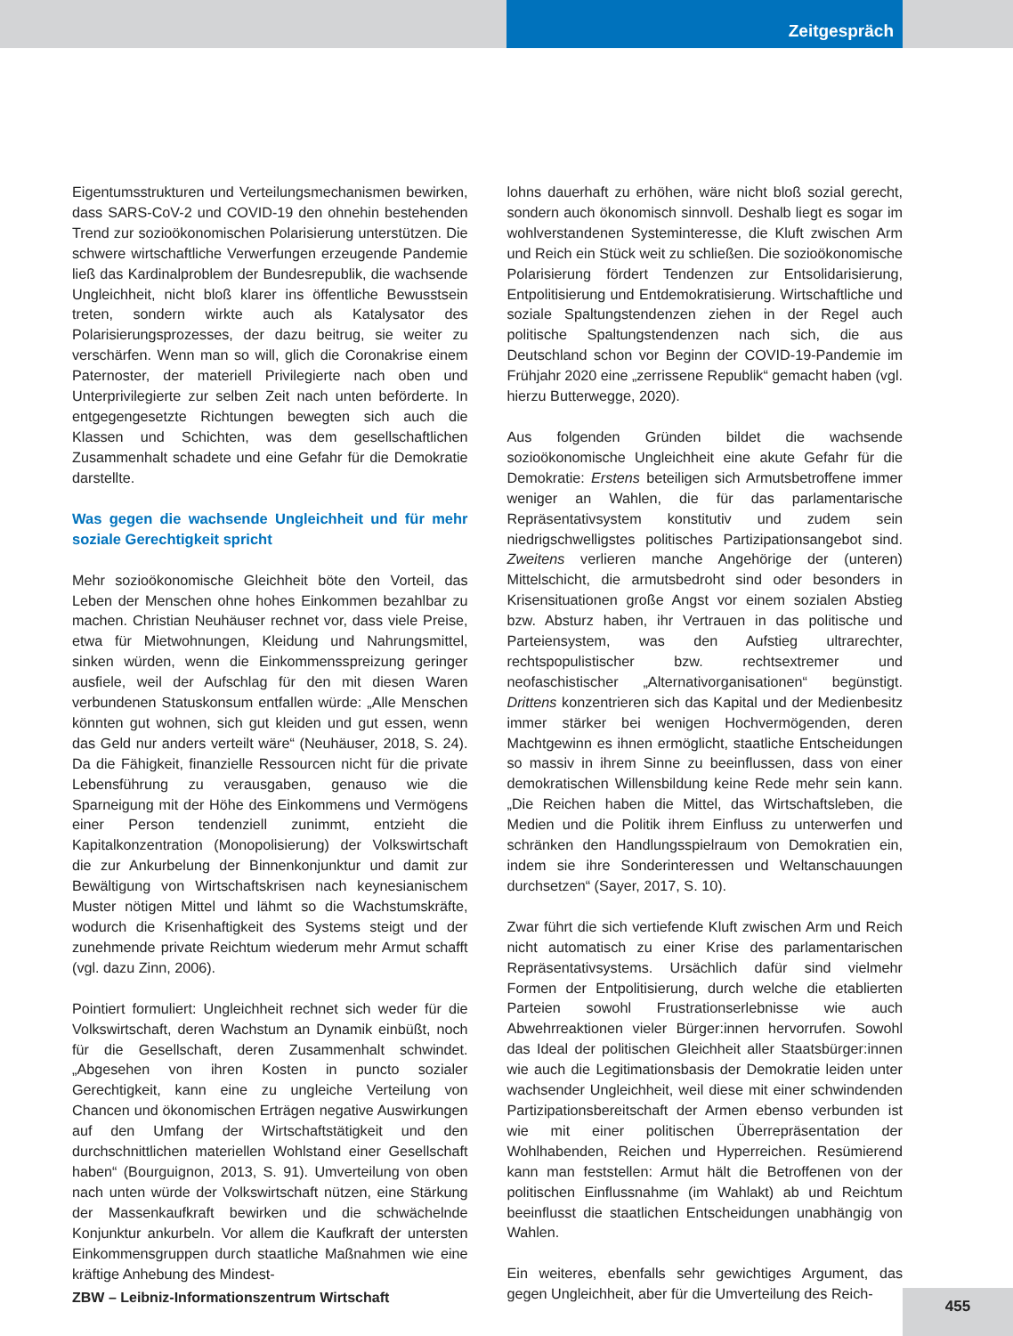Zeitgespräch
Eigentumsstrukturen und Verteilungsmechanismen bewirken, dass SARS-CoV-2 und COVID-19 den ohnehin bestehenden Trend zur sozioökonomischen Polarisierung unterstützen. Die schwere wirtschaftliche Verwerfungen erzeugende Pandemie ließ das Kardinalproblem der Bundesrepublik, die wachsende Ungleichheit, nicht bloß klarer ins öffentliche Bewusstsein treten, sondern wirkte auch als Katalysator des Polarisierungsprozesses, der dazu beitrug, sie weiter zu verschärfen. Wenn man so will, glich die Coronakrise einem Paternoster, der materiell Privilegierte nach oben und Unterprivilegierte zur selben Zeit nach unten beförderte. In entgegengesetzte Richtungen bewegten sich auch die Klassen und Schichten, was dem gesellschaftlichen Zusammenhalt schadete und eine Gefahr für die Demokratie darstellte.
Was gegen die wachsende Ungleichheit und für mehr soziale Gerechtigkeit spricht
Mehr sozioökonomische Gleichheit böte den Vorteil, das Leben der Menschen ohne hohes Einkommen bezahlbar zu machen. Christian Neuhäuser rechnet vor, dass viele Preise, etwa für Mietwohnungen, Kleidung und Nahrungsmittel, sinken würden, wenn die Einkommensspreizung geringer ausfiele, weil der Aufschlag für den mit diesen Waren verbundenen Statuskonsum entfallen würde: „Alle Menschen könnten gut wohnen, sich gut kleiden und gut essen, wenn das Geld nur anders verteilt wäre“ (Neuhäuser, 2018, S. 24). Da die Fähigkeit, finanzielle Ressourcen nicht für die private Lebensführung zu verausgaben, genauso wie die Sparneigung mit der Höhe des Einkommens und Vermögens einer Person tendenziell zunimmt, entzieht die Kapitalkonzentration (Monopolisierung) der Volkswirtschaft die zur Ankurbelung der Binnenkonjunktur und damit zur Bewältigung von Wirtschaftskrisen nach keynesianischem Muster nötigen Mittel und lähmt so die Wachstumskräfte, wodurch die Krisenhaftigkeit des Systems steigt und der zunehmende private Reichtum wiederum mehr Armut schafft (vgl. dazu Zinn, 2006).
Pointiert formuliert: Ungleichheit rechnet sich weder für die Volkswirtschaft, deren Wachstum an Dynamik einbüßt, noch für die Gesellschaft, deren Zusammenhalt schwindet. „Abgesehen von ihren Kosten in puncto sozialer Gerechtigkeit, kann eine zu ungleiche Verteilung von Chancen und ökonomischen Erträgen negative Auswirkungen auf den Umfang der Wirtschaftstätigkeit und den durchschnittlichen materiellen Wohlstand einer Gesellschaft haben“ (Bourguignon, 2013, S. 91). Umverteilung von oben nach unten würde der Volkswirtschaft nützen, eine Stärkung der Massenkaufkraft bewirken und die schwächelnde Konjunktur ankurbeln. Vor allem die Kaufkraft der untersten Einkommensgruppen durch staatliche Maßnahmen wie eine kräftige Anhebung des Mindest-
lohns dauerhaft zu erhöhen, wäre nicht bloß sozial gerecht, sondern auch ökonomisch sinnvoll. Deshalb liegt es sogar im wohlverstandenen Systeminteresse, die Kluft zwischen Arm und Reich ein Stück weit zu schließen. Die sozioökonomische Polarisierung fördert Tendenzen zur Entsolidarisierung, Entpolitisierung und Entdemokratisierung. Wirtschaftliche und soziale Spaltungstendenzen ziehen in der Regel auch politische Spaltungstendenzen nach sich, die aus Deutschland schon vor Beginn der COVID-19-Pandemie im Frühjahr 2020 eine „zerrissene Republik“ gemacht haben (vgl. hierzu Butterwegge, 2020).
Aus folgenden Gründen bildet die wachsende sozioökonomische Ungleichheit eine akute Gefahr für die Demokratie: Erstens beteiligen sich Armutsbetroffene immer weniger an Wahlen, die für das parlamentarische Repräsentativsystem konstitutiv und zudem sein niedrigschwelligstes politisches Partizipationsangebot sind. Zweitens verlieren manche Angehörige der (unteren) Mittelschicht, die armutsbedroht sind oder besonders in Krisensituationen große Angst vor einem sozialen Abstieg bzw. Absturz haben, ihr Vertrauen in das politische und Parteiensystem, was den Aufstieg ultrarechter, rechtspopulistischer bzw. rechtsextremer und neofaschistischer „Alternativorganisationen“ begünstigt. Drittens konzentrieren sich das Kapital und der Medienbesitz immer stärker bei wenigen Hochvermögenden, deren Machtgewinn es ihnen ermöglicht, staatliche Entscheidungen so massiv in ihrem Sinne zu beeinflussen, dass von einer demokratischen Willensbildung keine Rede mehr sein kann. „Die Reichen haben die Mittel, das Wirtschaftsleben, die Medien und die Politik ihrem Einfluss zu unterwerfen und schränken den Handlungsspielraum von Demokratien ein, indem sie ihre Sonderinteressen und Weltanschauungen durchsetzen“ (Sayer, 2017, S. 10).
Zwar führt die sich vertiefende Kluft zwischen Arm und Reich nicht automatisch zu einer Krise des parlamentarischen Repräsentativsystems. Ursächlich dafür sind vielmehr Formen der Entpolitisierung, durch welche die etablierten Parteien sowohl Frustrationserlebnisse wie auch Abwehrreaktionen vieler Bürger:innen hervorrufen. Sowohl das Ideal der politischen Gleichheit aller Staatsbürger:innen wie auch die Legitimationsbasis der Demokratie leiden unter wachsender Ungleichheit, weil diese mit einer schwindenden Partizipationsbereitschaft der Armen ebenso verbunden ist wie mit einer politischen Überrepräsentation der Wohlhabenden, Reichen und Hyperreichen. Resümierend kann man feststellen: Armut hält die Betroffenen von der politischen Einflussnahme (im Wahlakt) ab und Reichtum beeinflusst die staatlichen Entscheidungen unabhängig von Wahlen.
Ein weiteres, ebenfalls sehr gewichtiges Argument, das gegen Ungleichheit, aber für die Umverteilung des Reich-
ZBW – Leibniz-Informationszentrum Wirtschaft
455